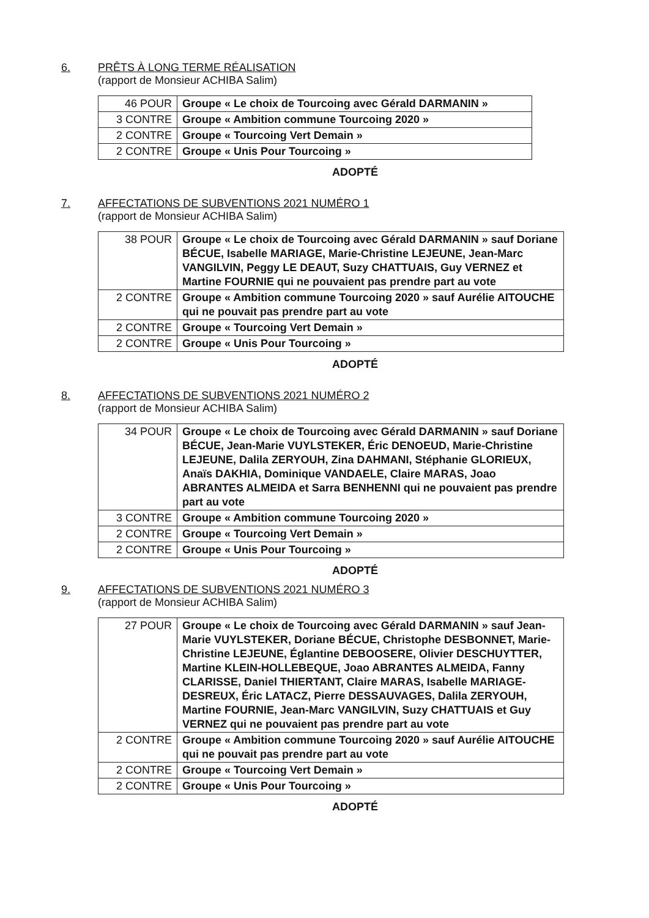6. PRÊTS À LONG TERME RÉALISATION
(rapport de Monsieur ACHIBA Salim)
| 46 POUR | Groupe « Le choix de Tourcoing avec Gérald DARMANIN » |
| 3 CONTRE | Groupe « Ambition commune Tourcoing 2020 » |
| 2 CONTRE | Groupe « Tourcoing Vert Demain » |
| 2 CONTRE | Groupe « Unis Pour Tourcoing » |
ADOPTÉ
7. AFFECTATIONS DE SUBVENTIONS 2021 NUMÉRO 1
(rapport de Monsieur ACHIBA Salim)
| 38 POUR | Groupe « Le choix de Tourcoing avec Gérald DARMANIN » sauf Doriane BÉCUE, Isabelle MARIAGE, Marie-Christine LEJEUNE, Jean-Marc VANGILVIN, Peggy LE DEAUT, Suzy CHATTUAIS, Guy VERNEZ et Martine FOURNIE qui ne pouvaient pas prendre part au vote |
| 2 CONTRE | Groupe « Ambition commune Tourcoing 2020 » sauf Aurélie AITOUCHE qui ne pouvait pas prendre part au vote |
| 2 CONTRE | Groupe « Tourcoing Vert Demain » |
| 2 CONTRE | Groupe « Unis Pour Tourcoing » |
ADOPTÉ
8. AFFECTATIONS DE SUBVENTIONS 2021 NUMÉRO 2
(rapport de Monsieur ACHIBA Salim)
| 34 POUR | Groupe « Le choix de Tourcoing avec Gérald DARMANIN » sauf Doriane BÉCUE, Jean-Marie VUYLSTEKER, Éric DENOEUD, Marie-Christine LEJEUNE, Dalila ZERYOUH, Zina DAHMANI, Stéphanie GLORIEUX, Anaïs DAKHIA, Dominique VANDAELE, Claire MARAS, Joao ABRANTES ALMEIDA et Sarra BENHENNI qui ne pouvaient pas prendre part au vote |
| 3 CONTRE | Groupe « Ambition commune Tourcoing 2020 » |
| 2 CONTRE | Groupe « Tourcoing Vert Demain » |
| 2 CONTRE | Groupe « Unis Pour Tourcoing » |
ADOPTÉ
9. AFFECTATIONS DE SUBVENTIONS 2021 NUMÉRO 3
(rapport de Monsieur ACHIBA Salim)
| 27 POUR | Groupe « Le choix de Tourcoing avec Gérald DARMANIN » sauf Jean-Marie VUYLSTEKER, Doriane BÉCUE, Christophe DESBONNET, Marie-Christine LEJEUNE, Églantine DEBOOSERE, Olivier DESCHUYTTER, Martine KLEIN-HOLLEBEQUE, Joao ABRANTES ALMEIDA, Fanny CLARISSE, Daniel THIERTANT, Claire MARAS, Isabelle MARIAGE-DESREUX, Éric LATACZ, Pierre DESSAUVAGES, Dalila ZERYOUH, Martine FOURNIE, Jean-Marc VANGILVIN, Suzy CHATTUAIS et Guy VERNEZ qui ne pouvaient pas prendre part au vote |
| 2 CONTRE | Groupe « Ambition commune Tourcoing 2020 » sauf Aurélie AITOUCHE qui ne pouvait pas prendre part au vote |
| 2 CONTRE | Groupe « Tourcoing Vert Demain » |
| 2 CONTRE | Groupe « Unis Pour Tourcoing » |
ADOPTÉ